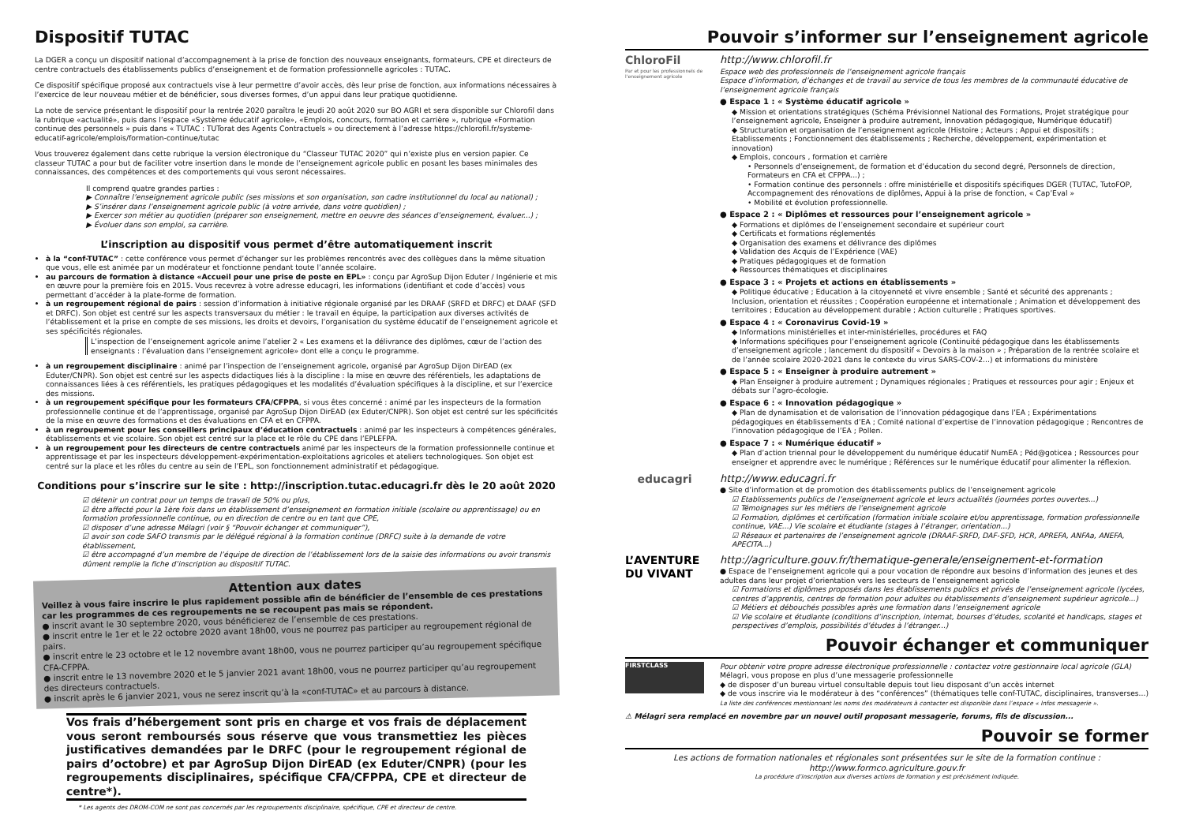Dispositif TUTAC
La DGER a conçu un dispositif national d’accompagnement à la prise de fonction des nouveaux enseignants, formateurs, CPE et directeurs de centre contractuels des établissements publics d’enseignement et de formation professionnelle agricoles : TUTAC.
Ce dispositif spécifique proposé aux contractuels vise à leur permettre d’avoir accès, dès leur prise de fonction, aux informations nécessaires à l’exercice de leur nouveau métier et de bénéficier, sous diverses formes, d’un appui dans leur pratique quotidienne.
La note de service présentant le dispositif pour la rentrée 2020 paraîtra le jeudi 20 août 2020 sur BO AGRI et sera disponible sur Chlorofil dans la rubrique «actualité», puis dans l’espace «Système éducatif agricole», «Emplois, concours, formation et carrière », rubrique «Formation continue des personnels » puis dans « TUTAC : TUTorat des Agents Contractuels » ou directement à l’adresse https://chlorofil.fr/systeme-educatif-agricole/emplois/formation-continue/tutac
Vous trouverez également dans cette rubrique la version électronique du “Classeur TUTAC 2020” qui n’existe plus en version papier. Ce classeur TUTAC a pour but de faciliter votre insertion dans le monde de l’enseignement agricole public en posant les bases minimales des connaissances, des compétences et des comportements qui vous seront nécessaires.
Il comprend quatre grandes parties :
▶ Connaître l’enseignement agricole public (ses missions et son organisation, son cadre institutionnel du local au national) ;
▶ S’insérer dans l’enseignement agricole public (à votre arrivée, dans votre quotidien) ;
▶ Exercer son métier au quotidien (préparer son enseignement, mettre en oeuvre des séances d’enseignement, évaluer...) ;
▶ Évoluer dans son emploi, sa carrière.
L’inscription au dispositif vous permet d’être automatiquement inscrit
à la “conf-TUTAC” : cette conférence vous permet d’échanger sur les problèmes rencontrés avec des collègues dans la même situation que vous, elle est animée par un modérateur et fonctionne pendant toute l’année scolaire.
au parcours de formation à distance «Accueil pour une prise de poste en EPL» : conçu par AgroSup Dijon Eduter / Ingénierie et mis en œuvre pour la première fois en 2015. Vous recevrez à votre adresse educagri, les informations (identifiant et code d’accès) vous permettant d’accéder à la plate-forme de formation.
à un regroupement régional de pairs : session d’information à initiative régionale organisé par les DRAAF (SRFD et DRFC) et DAAF (SFD et DRFC). Son objet est centré sur les aspects transversaux du métier : le travail en équipe, la participation aux diverses activités de l’établissement et la prise en compte de ses missions, les droits et devoirs, l’organisation du système éducatif de l’enseignement agricole et ses spécificités régionales.
L’inspection de l’enseignement agricole anime l’atelier 2 « Les examens et la délivrance des diplômes, cœur de l’action des enseignants : l’évaluation dans l’enseignement agricole» dont elle a conçu le programme.
à un regroupement disciplinaire : animé par l’inspection de l’enseignement agricole, organisé par AgroSup Dijon DirEAD (ex Eduter/CNPR). Son objet est centré sur les aspects didactiques liés à la discipline : la mise en œuvre des référentiels, les adaptations de connaissances liées à ces référentiels, les pratiques pédagogiques et les modalités d’évaluation spécifiques à la discipline, et sur l’exercice des missions.
à un regroupement spécifique pour les formateurs CFA/CFPPA, si vous êtes concerné : animé par les inspecteurs de la formation professionnelle continue et de l’apprentissage, organisé par AgroSup Dijon DirEAD (ex Eduter/CNPR). Son objet est centré sur les spécificités de la mise en œuvre des formations et des évaluations en CFA et en CFPPA.
à un regroupement pour les conseillers principaux d’éducation contractuels : animé par les inspecteurs à compétences générales, établissements et vie scolaire. Son objet est centré sur la place et le rôle du CPE dans l’EPLEFPA.
à un regroupement pour les directeurs de centre contractuels animé par les inspecteurs de la formation professionnelle continue et apprentissage et par les inspecteurs développement-expérimentation-exploitations agricoles et ateliers technologiques. Son objet est centré sur la place et les rôles du centre au sein de l’EPL, son fonctionnement administratif et pédagogique.
Conditions pour s’inscrire sur le site : http://inscription.tutac.educagri.fr dès le 20 août 2020
☑ détenir un contrat pour un temps de travail de 50% ou plus,
☑ être affecté pour la 1ère fois dans un établissement d’enseignement en formation initiale (scolaire ou apprentissage) ou en formation professionnelle continue, ou en direction de centre ou en tant que CPE,
☑ disposer d’une adresse Mélagri (voir § “Pouvoir échanger et communiquer”),
☑ avoir son code SAFO transmis par le délégué régional à la formation continue (DRFC) suite à la demande de votre établissement,
☑ être accompagné d’un membre de l’équipe de direction de l’établissement lors de la saisie des informations ou avoir transmis dûment remplie la fiche d’inscription au dispositif TUTAC.
Attention aux dates
Veillez à vous faire inscrire le plus rapidement possible afin de bénéficier de l’ensemble de ces prestations car les programmes de ces regroupements ne se recoupent pas mais se répondent.
● inscrit avant le 30 septembre 2020, vous bénéficierez de l’ensemble de ces prestations.
● inscrit entre le 1er et le 22 octobre 2020 avant 18h00, vous ne pourrez pas participer au regroupement régional de pairs.
● inscrit entre le 23 octobre et le 12 novembre avant 18h00, vous ne pourrez participer qu’au regroupement spécifique CFA-CFPPA.
● inscrit entre le 13 novembre 2020 et le 5 janvier 2021 avant 18h00, vous ne pourrez participer qu’au regroupement des directeurs contractuels.
● inscrit après le 6 janvier 2021, vous ne serez inscrit qu’à la «conf-TUTAC» et au parcours à distance.
Vos frais d’hébergement sont pris en charge et vos frais de déplacement vous seront remboursés sous réserve que vous transmettiez les pièces justificatives demandées par le DRFC (pour le regroupement régional de pairs d’octobre) et par AgroSup Dijon DirEAD (ex Eduter/CNPR) (pour les regroupements disciplinaires, spécifique CFA/CFPPA, CPE et directeur de centre*).
* Les agents des DROM-COM ne sont pas concernés par les regroupements disciplinaire, spécifique, CPE et directeur de centre.
Pouvoir s’informer sur l’enseignement agricole
ChloroFil
Par et pour les professionnels de l’enseignement agricole
http://www.chlorofil.fr
Espace web des professionnels de l’enseignement agricole français
Espace d’information, d’échanges et de travail au service de tous les membres de la communauté éducative de l’enseignement agricole français
● Espace 1 : « Système éducatif agricole »
◆ Mission et orientations stratégiques (Schéma Prévisionnel National des Formations, Projet stratégique pour l’enseignement agricole, Enseigner à produire autrement, Innovation pédagogique, Numérique éducatif)
◆ Structuration et organisation de l’enseignement agricole (Histoire ; Acteurs ; Appui et dispositifs ; Etablissements ; Fonctionnement des établissements ; Recherche, développement, expérimentation et innovation)
◆ Emplois, concours , formation et carrière
• Personnels d’enseignement, de formation et d’éducation du second degré, Personnels de direction, Formateurs en CFA et CFPPA...) ;
• Formation continue des personnels : offre ministérielle et dispositifs spécifiques DGER (TUTAC, TutoFOP, Accompagnement des rénovations de diplômes, Appui à la prise de fonction, « Cap’Eval »
• Mobilité et évolution professionnelle.
● Espace 2 : « Diplômes et ressources pour l’enseignement agricole »
◆ Formations et diplômes de l’enseignement secondaire et supérieur court
◆ Certificats et formations réglementés
◆ Organisation des examens et délivrance des diplômes
◆ Validation des Acquis de l’Expérience (VAE)
◆ Pratiques pédagogiques et de formation
◆ Ressources thématiques et disciplinaires
● Espace 3 : « Projets et actions en établissements »
◆ Politique éducative ; Education à la citoyenneté et vivre ensemble ; Santé et sécurité des apprenants ; Inclusion, orientation et réussites ; Coopération européenne et internationale ; Animation et développement des territoires ; Education au développement durable ; Action culturelle ; Pratiques sportives.
● Espace 4 : « Coronavirus Covid-19 »
◆ Informations ministérielles et inter-ministérielles, procédures et FAQ
◆ Informations spécifiques pour l’enseignement agricole (Continuité pédagogique dans les établissements d’enseignement agricole ; lancement du dispositif « Devoirs à la maison » ; Préparation de la rentrée scolaire et de l’année scolaire 2020-2021 dans le contexte du virus SARS-COV-2...) et informations du ministère
● Espace 5 : « Enseigner à produire autrement »
◆ Plan Enseigner à produire autrement ; Dynamiques régionales ; Pratiques et ressources pour agir ; Enjeux et débats sur l’agro-écologie.
● Espace 6 : « Innovation pédagogique »
◆ Plan de dynamisation et de valorisation de l’innovation pédagogique dans l’EA ; Expérimentations pédagogiques en établissements d’EA ; Comité national d’expertise de l’innovation pédagogique ; Rencontres de l’innovation pédagogique de l’EA ; Pollen.
● Espace 7 : « Numérique éducatif »
◆ Plan d’action triennal pour le développement du numérique éducatif NumEA ; Péd@goticea ; Ressources pour enseigner et apprendre avec le numérique ; Références sur le numérique éducatif pour alimenter la réflexion.
educagri http://www.educagri.fr
● Site d’information et de promotion des établissements publics de l’enseignement agricole
☑ Etablissements publics de l’enseignement agricole et leurs actualités (journées portes ouvertes...)
☑ Témoignages sur les métiers de l’enseignement agricole
☑ Formation, diplômes et certification (formation initiale scolaire et/ou apprentissage, formation professionnelle continue, VAE...) Vie scolaire et étudiante (stages à l’étranger, orientation...)
☑ Réseaux et partenaires de l’enseignement agricole (DRAAF-SRFD, DAF-SFD, HCR, APREFA, ANFAa, ANEFA, APECITA...)
L’AVENTURE DU VIVANT
http://agriculture.gouv.fr/thematique-generale/enseignement-et-formation
● Espace de l’enseignement agricole qui a pour vocation de répondre aux besoins d’information des jeunes et des adultes dans leur projet d’orientation vers les secteurs de l’enseignement agricole
☑ Formations et diplômes proposés dans les établissements publics et privés de l’enseignement agricole (lycées, centres d’apprentis, centres de formation pour adultes ou établissements d’enseignement supérieur agricole...)
☑ Métiers et débouchés possibles après une formation dans l’enseignement agricole
☑ Vie scolaire et étudiante (conditions d’inscription, internat, bourses d’études, scolarité et handicaps, stages et perspectives d’emplois, possibilités d’études à l’étranger...)
Pouvoir échanger et communiquer
FIRSTCLASS
Pour obtenir votre propre adresse électronique professionnelle : contactez votre gestionnaire local agricole (GLA)
Mélagri, vous propose en plus d’une messagerie professionnelle
◆ de disposer d’un bureau virtuel consultable depuis tout lieu disposant d’un accès internet
◆ de vous inscrire via le modérateur à des “conférences” (thématiques telle conf-TUTAC, disciplinaires, transverses...)
La liste des conférences mentionnant les noms des modérateurs à contacter est disponible dans l’espace « Infos messagerie ».
⚠ Mélagri sera remplacé en novembre par un nouvel outil proposant messagerie, forums, fils de discussion...
Pouvoir se former
Les actions de formation nationales et régionales sont présentées sur le site de la formation continue :
http://www.formco.agriculture.gouv.fr
La procédure d’inscription aux diverses actions de formation y est précisément indiquée.